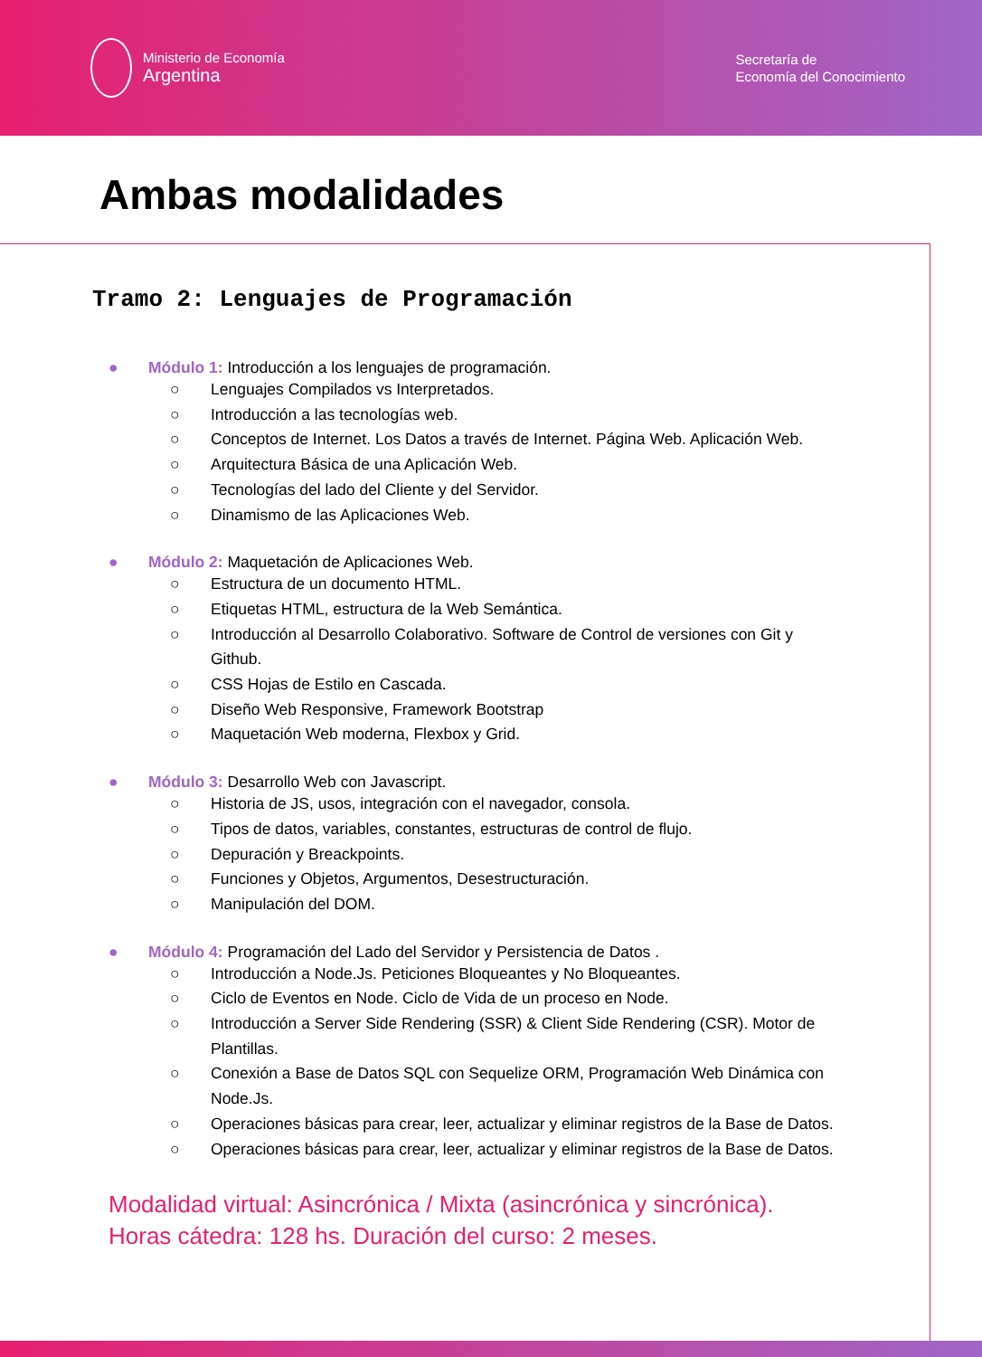Ministerio de Economía
Argentina
Secretaría de
Economía del Conocimiento
Ambas modalidades
Tramo 2: Lenguajes de Programación
● Módulo 1: Introducción a los lenguajes de programación.
○ Lenguajes Compilados vs Interpretados.
○ Introducción a las tecnologías web.
○ Conceptos de Internet. Los Datos a través de Internet. Página Web. Aplicación Web.
○ Arquitectura Básica de una Aplicación Web.
○ Tecnologías del lado del Cliente y del Servidor.
○ Dinamismo de las Aplicaciones Web.
● Módulo 2: Maquetación de Aplicaciones Web.
○ Estructura de un documento HTML.
○ Etiquetas HTML, estructura de la Web Semántica.
○ Introducción al Desarrollo Colaborativo. Software de Control de versiones con Git y Github.
○ CSS Hojas de Estilo en Cascada.
○ Diseño Web Responsive, Framework Bootstrap
○ Maquetación Web moderna, Flexbox y Grid.
● Módulo 3: Desarrollo Web con Javascript.
○ Historia de JS, usos, integración con el navegador, consola.
○ Tipos de datos, variables, constantes, estructuras de control de flujo.
○ Depuración y Breackpoints.
○ Funciones y Objetos, Argumentos, Desestructuración.
○ Manipulación del DOM.
● Módulo 4: Programación del Lado del Servidor y Persistencia de Datos .
○ Introducción a Node.Js. Peticiones Bloqueantes y No Bloqueantes.
○ Ciclo de Eventos en Node. Ciclo de Vida de un proceso en Node.
○ Introducción a Server Side Rendering (SSR) & Client Side Rendering (CSR). Motor de Plantillas.
○ Conexión a Base de Datos SQL con Sequelize ORM, Programación Web Dinámica con Node.Js.
○ Operaciones básicas para crear, leer, actualizar y eliminar registros de la Base de Datos.
○ Operaciones básicas para crear, leer, actualizar y eliminar registros de la Base de Datos.
Modalidad virtual: Asincrónica / Mixta (asincrónica y sincrónica).
Horas cátedra: 128 hs. Duración del curso: 2 meses.